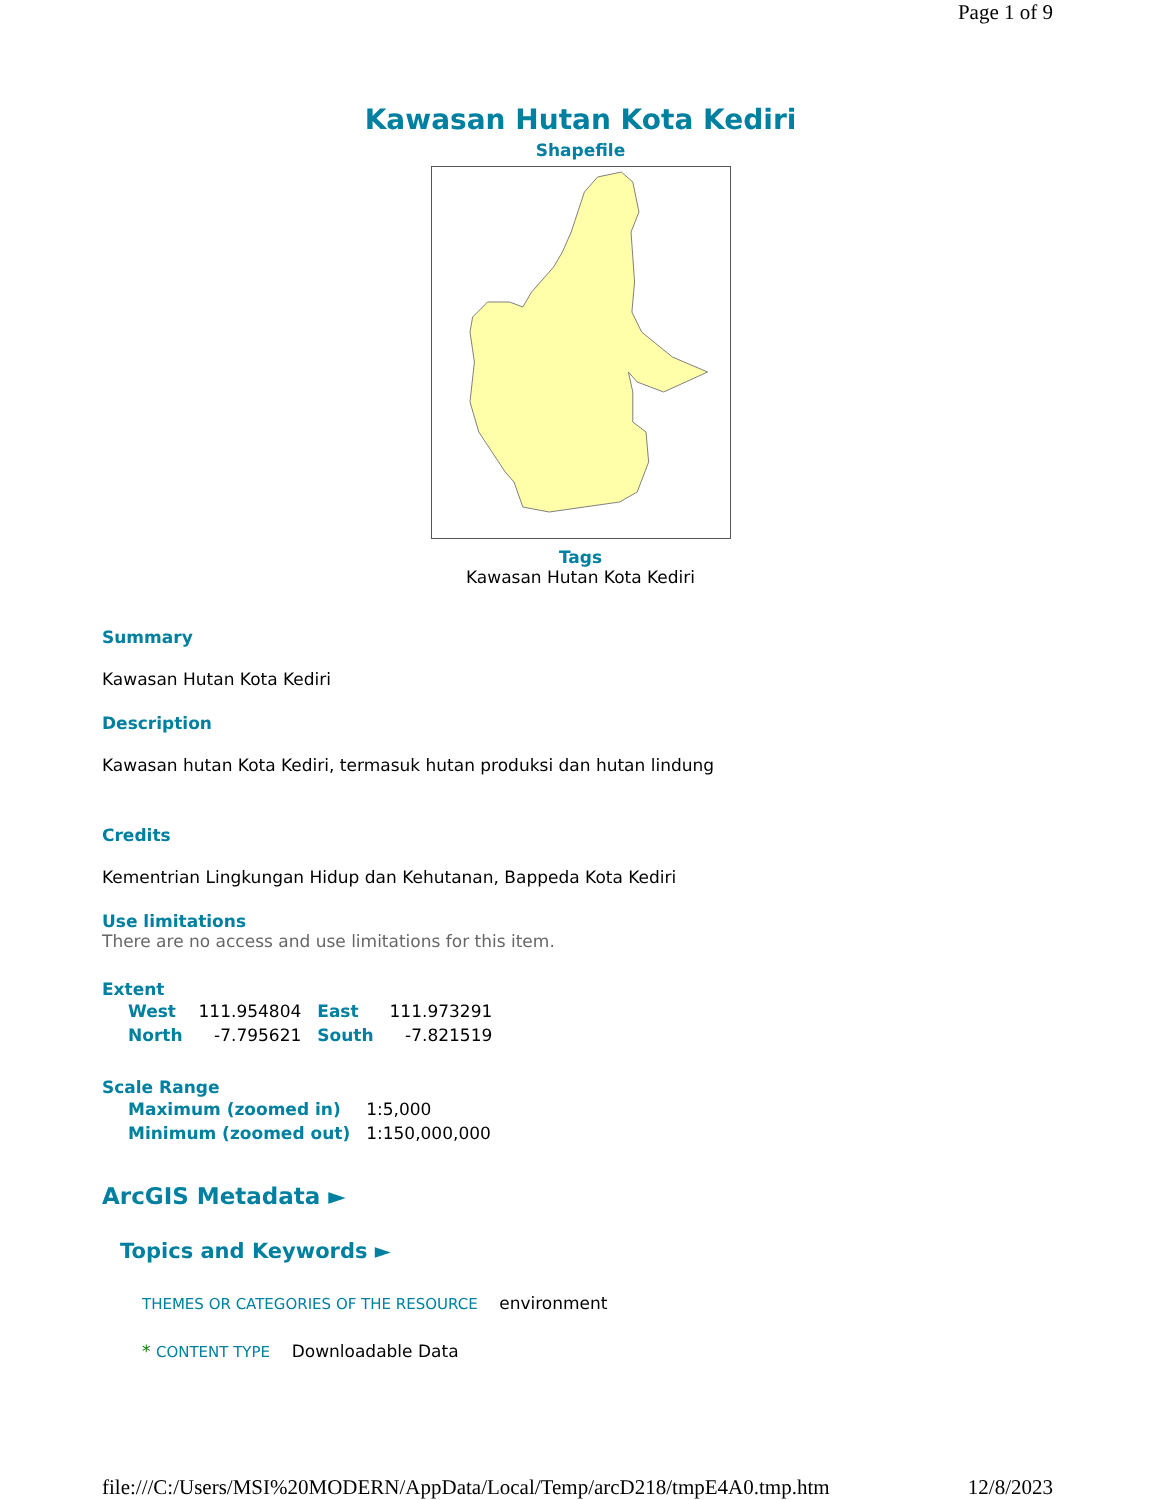Page 1 of 9
Kawasan Hutan Kota Kediri
Shapefile
Tags
Kawasan Hutan Kota Kediri
Summary
Kawasan Hutan Kota Kediri
Description
Kawasan hutan Kota Kediri, termasuk hutan produksi dan hutan lindung
Credits
Kementrian Lingkungan Hidup dan Kehutanan, Bappeda Kota Kediri
Use limitations
There are no access and use limitations for this item.
Extent
| West | 111.954804 | East | 111.973291 |
| North | -7.795621 | South | -7.821519 |
Scale Range
| Maximum (zoomed in) | 1:5,000 |
| Minimum (zoomed out) | 1:150,000,000 |
ArcGIS Metadata ►
Topics and Keywords ►
THEMES OR CATEGORIES OF THE RESOURCE environment
* CONTENT TYPE Downloadable Data
file:///C:/Users/MSI%20MODERN/AppData/Local/Temp/arcD218/tmpE4A0.tmp.htm 12/8/2023